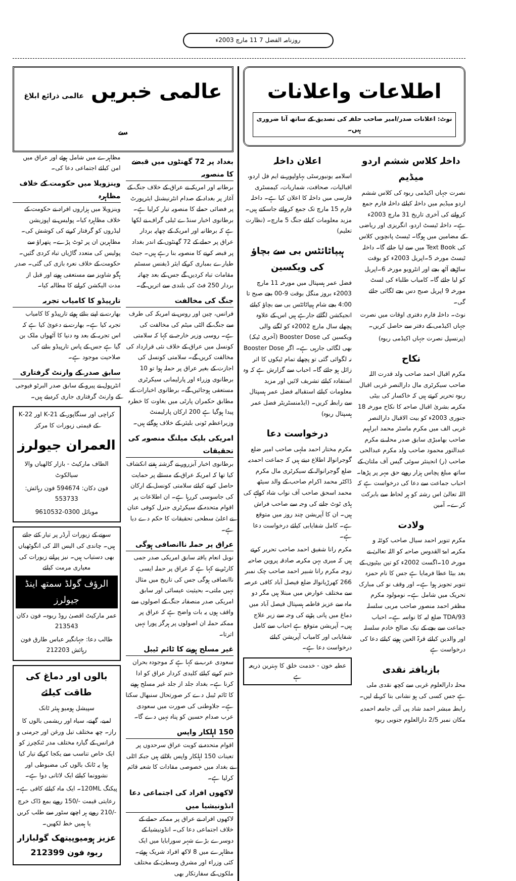روزنامہ الفضل 7 11 مارچ 2003ء
اطلاعات واعلانات
نوٹ: اعلانات صدر/امیر صاحب حلقہ کی تصدیق کے ساتھ آنا ضروری ہیں۔
داخلہ کلاس ششم اردو میڈیم
نصرت جہاں اکیڈمی ربوہ کی کلاس ششم اردو میڈیم میں داخلہ کیلئے داخلہ فارم جمع کروانے کی آخری تاریخ 31 مارچ 2003ء ہے۔ داخلہ ٹیسٹ اردو، انگریزی اور ریاضی کے مضامین میں ہوگا۔ ٹیسٹ پانچویں کلاس کی Text Book میں سے لیا جائے گا۔ داخلہ ٹیسٹ مورخہ 5۔اپریل 2003ء کو بوقت ساڑھے آٹھ بجے اور انٹرویو مورخہ 6۔اپریل کو لیا جائے گا۔ کامیاب طلباء کی لسٹ مورخہ 9 اپریل صبح دس بجے لگائی جائے گی۔
نوٹ۔ داخلہ فارم دفتری اوقات میں نصرت جہاں اکیڈمی کے دفتر سے حاصل کریں۔
(پرنسپل نصرت جہاں اکیڈمی ربوہ)
نکاح
مکرم اقبال احمد صاحب ولد قدرت اللہ صاحب سیکرٹری مال دارالنصر غربی اقبال ربوہ تحریر کرتے ہیں کہ خاکسار کی بیٹی مکرمہ بشریٰ اقبال صاحبہ کا نکاح مورخہ 18 جنوری 2003ء کو بیت الاقبال دارالنصر غربی الف میں مکرم ماسٹر محمد ابراہیم صاحب بھامبڑی سابق صدر محلہ نے مکرم عبدالنور محمود صاحب ولد مکرم عبدالحی صاحب (ر) انجینئر سوئی گیس آف ملتان کے ساتھ مبلغ پچاس ہزار روپے حق مہر پر پڑھا۔ احباب جماعت سے دعا کی درخواست ہے کہ اللہ تعالیٰ اس رشتہ کو ہر لحاظ سے بابرکت کرے۔ آمین
ولادت
مکرم تنویر احمد سیال صاحب کوئٹہ و مکرمہ امۃ القدوس صاحبہ کو اللہ تعالیٰ نے مورخہ 10۔اگست 2002ء کو تین بیٹیوں کے بعد بیٹا عطا فرمایا ہے جس کا نام حمزہ تنویر تجویز ہوا ہے۔ اور وقف نو کی مبارک تحریک میں شامل ہے۔ نومولود مکرم مظفر احمد منصور صاحب مربی سلسلہ 93/TDA ضلع لیہ کا نواسہ ہے۔ احباب جماعت سے بچے کے نیک صالح خادم سلسلہ اور والدین کیلئے قرۃ العین ہونے کیلئے دعا کی درخواست ہے
بازیافتہ نقدی
محلہ دارالعلوم غربی سے کچھ نقدی ملی ہے جس کسی کی ہو نشانی بتا کر لے لیں۔
رابطہ مبشر احمد شاد پی آئی جامعہ احمدیہ مکان نمبر 2/5 دارالعلوم جنوبی ربوہ
اعلان داخلہ
اسلامیہ یونیورسٹی بہاولپور نے ایم فل اردو، اقبالیات، صحافت، شماریات، کیمسٹری فارسی میں داخلہ کا اعلان کیا ہے۔ داخلہ فارم 15 مارچ تک جمع کروائے جاسکتے ہیں۔ مزید معلومات کیلئے جنگ 5 مارچ۔ (نظارت تعلیم)
ہیپاٹائٹس بی سے بچاؤ کی ویکسین
فضل عمر ہسپتال میں مورخہ 11 مارچ 2003ء بروز منگل بوقت 9-00 بجے صبح تا 4:00 بجے شام ہیپاٹائٹس بی سے بچاؤ کیلئے انجیکشن لگائے جارہے ہیں اس کے علاوہ پچھلے سال مارچ 2002ء کو لگنے والی ویکسین کی Booster Dose (آخری ٹیکہ) بھی لگائی جارہی ہے۔ اگر Booster Dose نہ لگوائی گئی تو پچھلے تمام ٹیکوں کا اثر زائل ہو جائے گا۔ احباب سے گزارش ہے کہ وہ استفادہ کیلئے تشریف لائیں اور مزید معلومات کیلئے استقبالیہ فضل عمر ہسپتال سے رابطہ کریں۔ (ایڈمنسٹریٹر فضل عمر ہسپتال ربوہ)
درخواست دعا
مکرم مختار احمد ملہی صاحب امیر ضلع گوجرانوالہ اطلاع دیتے ہیں کہ جماعت احمدیہ ضلع گوجرانوالہ کے سیکرٹری مال مکرم ڈاکٹر محمد اکرام صاحب کے والد سیٹھ محمد اسحق صاحب آف نواب شاہ کولہے کی ہڈی ٹوٹ جانے کی وجہ سے صاحب فراش ہیں۔ ان کا آپریشن چند روز میں متوقع ہے۔ کامل شفایابی کیلئے درخواست دعا ہے۔
مکرم رانا شفیق احمد صاحب تحریر کرتے ہیں کہ میری بہن مکرمہ صادقہ پروین صاحبہ زوجہ مکرم رانا شبیر احمد صاحب چک نمبر 266 کھرڑیانوالہ ضلع فیصل آباد کافی عرصہ سے مختلف عوارض میں مبتلا ہیں مگر دو ماہ سے عزیز فاطمہ ہسپتال فیصل آباد میں دماغ میں پانی پڑنے کی وجہ سے زیر علاج ہیں۔ آپریشن متوقع ہے احباب سے کامل شفایابی اور کامیاب آپریشن کیلئے درخواست دعا ہے۔
عطیہ خون - خدمت خلق کا بہترین ذریعہ ہے
عالمی خبریں عالمی ذرائع ابلاغ سے
بغداد پر 72 گھنٹوں میں قبضے کا منصوبہ
برطانیہ اور امریکہ نے عراق کے خلاف جنگ کے آغاز پر بغداد کے صدام انٹرنیشنل ایئرپورٹ پر فضائی حملے کا منصوبہ تیار کرلیا ہے۔ برطانوی اخبار سنڈے ٹیلی گراف نے لکھا ہے کہ برطانیہ اور امریکہ کے چھاپہ بردار عراق پر حملے کے 72 گھنٹوں کے اندر بغداد پر قبضہ کرنے کا منصوبہ بنا رہے ہیں۔ جیٹ طیارے بمباری کرکے ایئر ڈیفنس سسٹم مقامات تباہ کردیں گے جس کے بعد چھاتہ بردار 250 فٹ کی بلندی سے اتریں گے۔
جنگ کی مخالفت
فرانس، چین اور روس نے امریکہ کی طرف سے جنگ کے الٹی میٹم کی مخالفت کی ہے۔ روسی وزیر خارجہ نے کہا کہ سلامتی کونسل میں عراق کے خلاف نئی قرارداد کی مخالفت کریں گے۔ سلامتی کونسل کی اجازت کے بغیر عراق پر حملہ ہوا تو 10 برطانوی وزراء اور پارلیمانی سیکرٹری مستعفی ہوجائیں گے۔ برطانوی اخبارات کے مطابق حکمران پارٹی میں بغاوت کا خطرہ پیدا ہوگیا ہے 200 ارکان پارلیمنٹ وزیراعظم ٹونی بلیئر کے خلاف ہوگئے ہیں۔
امریکی بلیک میلنگ منصوبہ کی تحقیقات
برطانوی اخبار آبزرور نے گزشتہ ہفتے انکشاف کیا تھا کہ امریکہ عراق کے مسئلے پر حمایت حاصل کرنے کیلئے سلامتی کونسل کے ارکان کی جاسوسی کررہا ہے۔ ان اطلاعات پر اقوام متحدہ کے سیکرٹری جنرل کوفی عنان نے اعلیٰ سطحی تحقیقات کا حکم دے دیا ہے۔
عراق پر حملہ ناانصافی ہوگی
نوبل انعام یافتہ سابق امریکی صدر جمی کارٹر نے کہا ہے کہ عراق پر حملہ ایسی ناانصافی ہوگی جس کی تاریخ میں مثال نہیں ملتی۔ بحیثیت عیسائی اور سابق امریکی صدر منصفانہ جنگ کے اصولوں سے واقف ہوں یہ بات واضح ہے کہ عراق پر ممکنہ حملہ ان اصولوں پر ہرگز پورا نہیں اترتا۔
غیر مسلح ہونے کا ٹائم ٹیبل
سعودی عرب نے کہا ہے کہ موجودہ بحران ختم کرنے کیلئے کلیدی کردار عراق کو ادا کرنا ہے۔ بغداد جلد از جلد غیر مسلح ہونے کا ٹائم ٹیبل دے کر صورتحال سنبھال سکتا ہے۔ جلاوطنی کی صورت میں سعودی عرب صدام حسین کو پناہ نہیں دے گا۔
150 اہلکار واپس
اقوام متحدہ نے کویت عراق سرحدوں پر تعینات 150 اہلکار واپس بلالئے ہیں جبکہ اٹلی نے بغداد میں خصوصی مفادات کا شعبہ قائم کرلیا ہے۔
لاکھوں افراد کی اجتماعی دعا انڈونیشیا میں
لاکھوں افراد نے عراق پر ممکنہ حملے کے خلاف اجتماعی دعا کی۔ انڈونیشیا کے دوسرے بڑے شہر سورابایا میں ایک مظاہرے میں 8 لاکھ افراد شریک ہوئے۔ کئی وزراء اور مشرق وسطیٰ کے مختلف ملکوں کے سفارتکار بھی
مظاہرے میں شامل ہوئے اور عراق میں امن کیلئے اجتماعی دعا کی۔
وینزویلا میں حکومت کے خلاف مظاہرہ
وینزویلا میں ہزاروں افراد نے حکومت کے خلاف مظاہرہ کیا۔ پولیس نے اپوزیشن لیڈروں کو گرفتار کرنے کی کوشش کی۔ مظاہرین ان پر ٹوٹ پڑے۔ پتھراؤ سے پولیس کی متعدد گاڑیاں تباہ کردی گئیں۔ حکومت کے خلاف نعرہ بازی کی گئی۔ صدر ہگو شاویز سے مستعفی ہونے اور قبل از مدت الیکشن کرانے کا مطالبہ کیا۔
تارپیڈو کا کامیاب تجربہ
بھارت نے اپنے بنائے ہوئے تارپیڈو کا کامیاب تجربہ کیا ہے۔ بھارت نے دعویٰ کیا ہے کہ اس تجربہ کے بعد وہ دنیا کا آٹھواں ملک بن گیا ہے جس کے پاس تارپیڈو بنانے کی صلاحیت موجود ہے۔
سابق صدر کے وارنٹ گرفتاری
انٹرپول نے پیرو کے سابق صدر البرٹو فیوجی کے وارنٹ گرفتاری جاری کردیئے ہیں۔
کراچی اور سنگاپور کے 21-K اور 22-K کے قیمتی زیورات کا مرکز
العمران جیولرز
الطاف مارکیٹ - بازار کالھیاں والا سیالکوٹ
فون دکان: 594674 فون رہائش: 553733
موبائل 0300-9610532
سونے کے زیورات آرڈر پر تیار کئے جاتے ہیں۔ چاندی کی الیس اللہ کی انگوٹھیاں بھی دستیاب ہیں۔ نیز پرانے زیورات کی معیاری مرمت کیلئے
الرؤف گولڈ سمتھ اینڈ جیولرز
عمر مارکیٹ اقصیٰ روڈ ربوہ۔ فون دکان 213543
طالب دعا: جہانگیر عباس طارق فون رہائش 212203
بالوں اور دماغ کی طاقت کیلئے
سپیشل ہومیو ہیئر ٹانک
لمبے، گھنے، سیاہ اور ریشمی بالوں کا راز۔ چھ مختلف تیل ورغن اور جرمنی و فرانس کے گیارہ مختلف مدر ٹنکچرز کو ایک خاص تناسب سے یکجا کرکے تیار کیا ہوا یہ ٹانک بالوں کی مضبوطی اور نشوونما کیلئے ایک لاثانی دوا ہے۔
پیکنگ 120ML۔ ایک ماہ کیلئے کافی ہے۔
رعایتی قیمت -/150 روپے بمع ڈاک خرچ -/210 روپے ہر اچھے سٹور سے طلب کریں یا ہمیں خط لکھیں۔
عزیز ہومیوپیتھک گولبازار ربوہ فون 212399